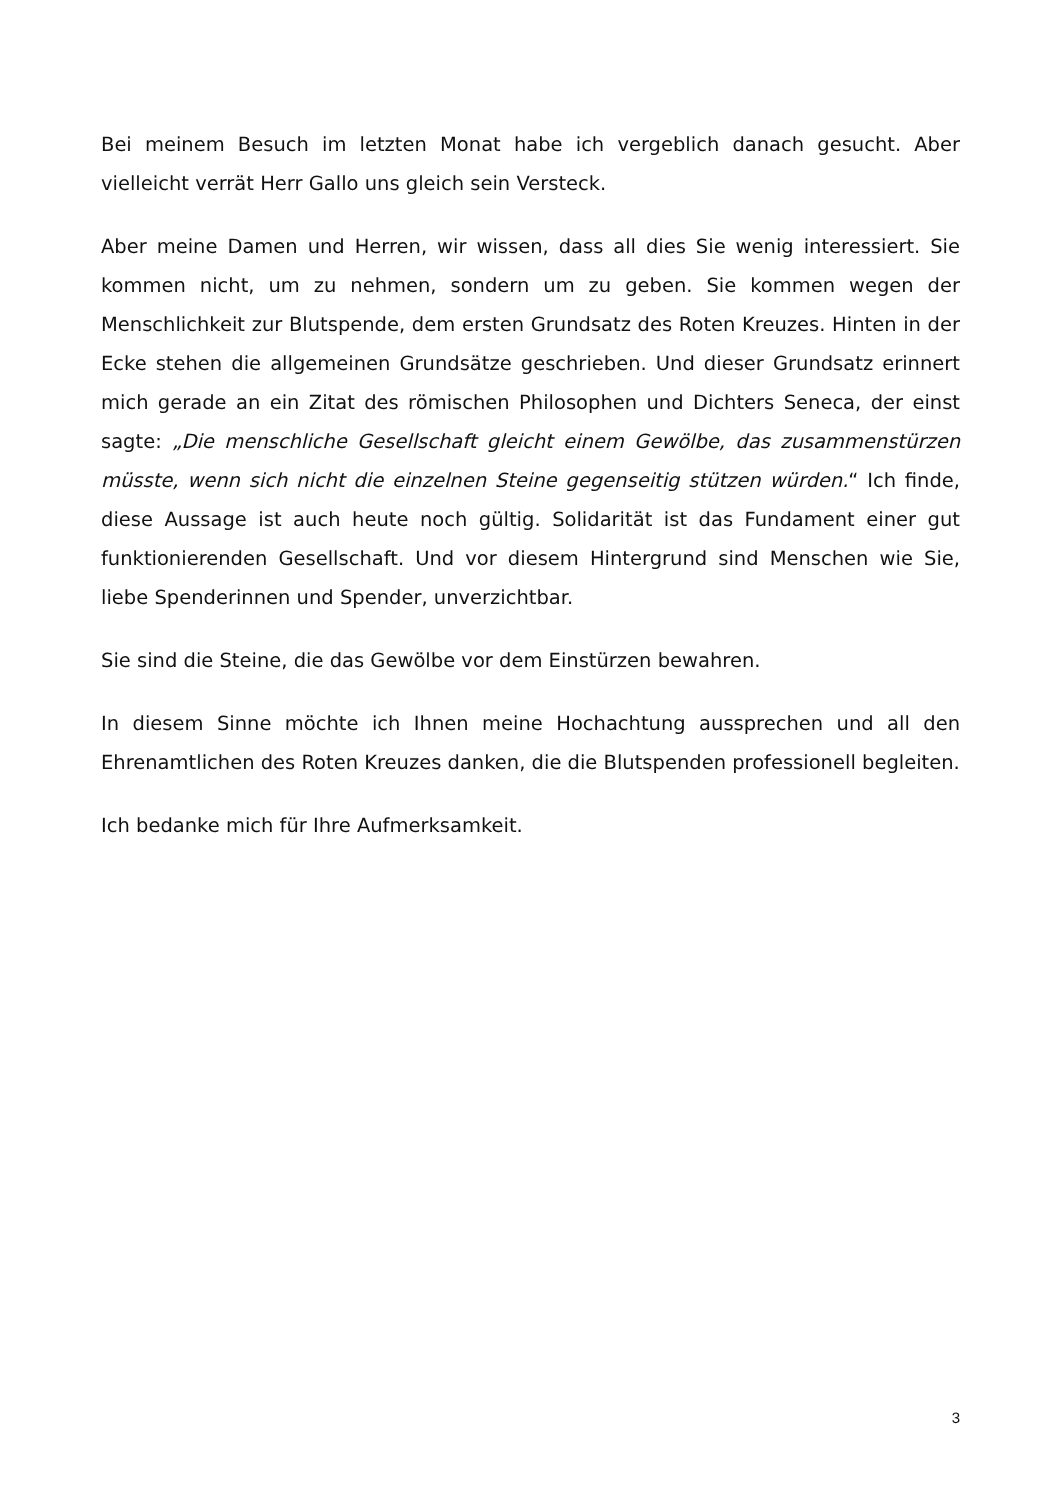Bei meinem Besuch im letzten Monat habe ich vergeblich danach gesucht. Aber vielleicht verrät Herr Gallo uns gleich sein Versteck.
Aber meine Damen und Herren, wir wissen, dass all dies Sie wenig interessiert. Sie kommen nicht, um zu nehmen, sondern um zu geben. Sie kommen wegen der Menschlichkeit zur Blutspende, dem ersten Grundsatz des Roten Kreuzes. Hinten in der Ecke stehen die allgemeinen Grundsätze geschrieben. Und dieser Grundsatz erinnert mich gerade an ein Zitat des römischen Philosophen und Dichters Seneca, der einst sagte: „Die menschliche Gesellschaft gleicht einem Gewölbe, das zusammenstürzen müsste, wenn sich nicht die einzelnen Steine gegenseitig stützen würden.“ Ich finde, diese Aussage ist auch heute noch gültig. Solidarität ist das Fundament einer gut funktionierenden Gesellschaft. Und vor diesem Hintergrund sind Menschen wie Sie, liebe Spenderinnen und Spender, unverzichtbar.
Sie sind die Steine, die das Gewölbe vor dem Einstürzen bewahren.
In diesem Sinne möchte ich Ihnen meine Hochachtung aussprechen und all den Ehrenamtlichen des Roten Kreuzes danken, die die Blutspenden professionell begleiten.
Ich bedanke mich für Ihre Aufmerksamkeit.
3